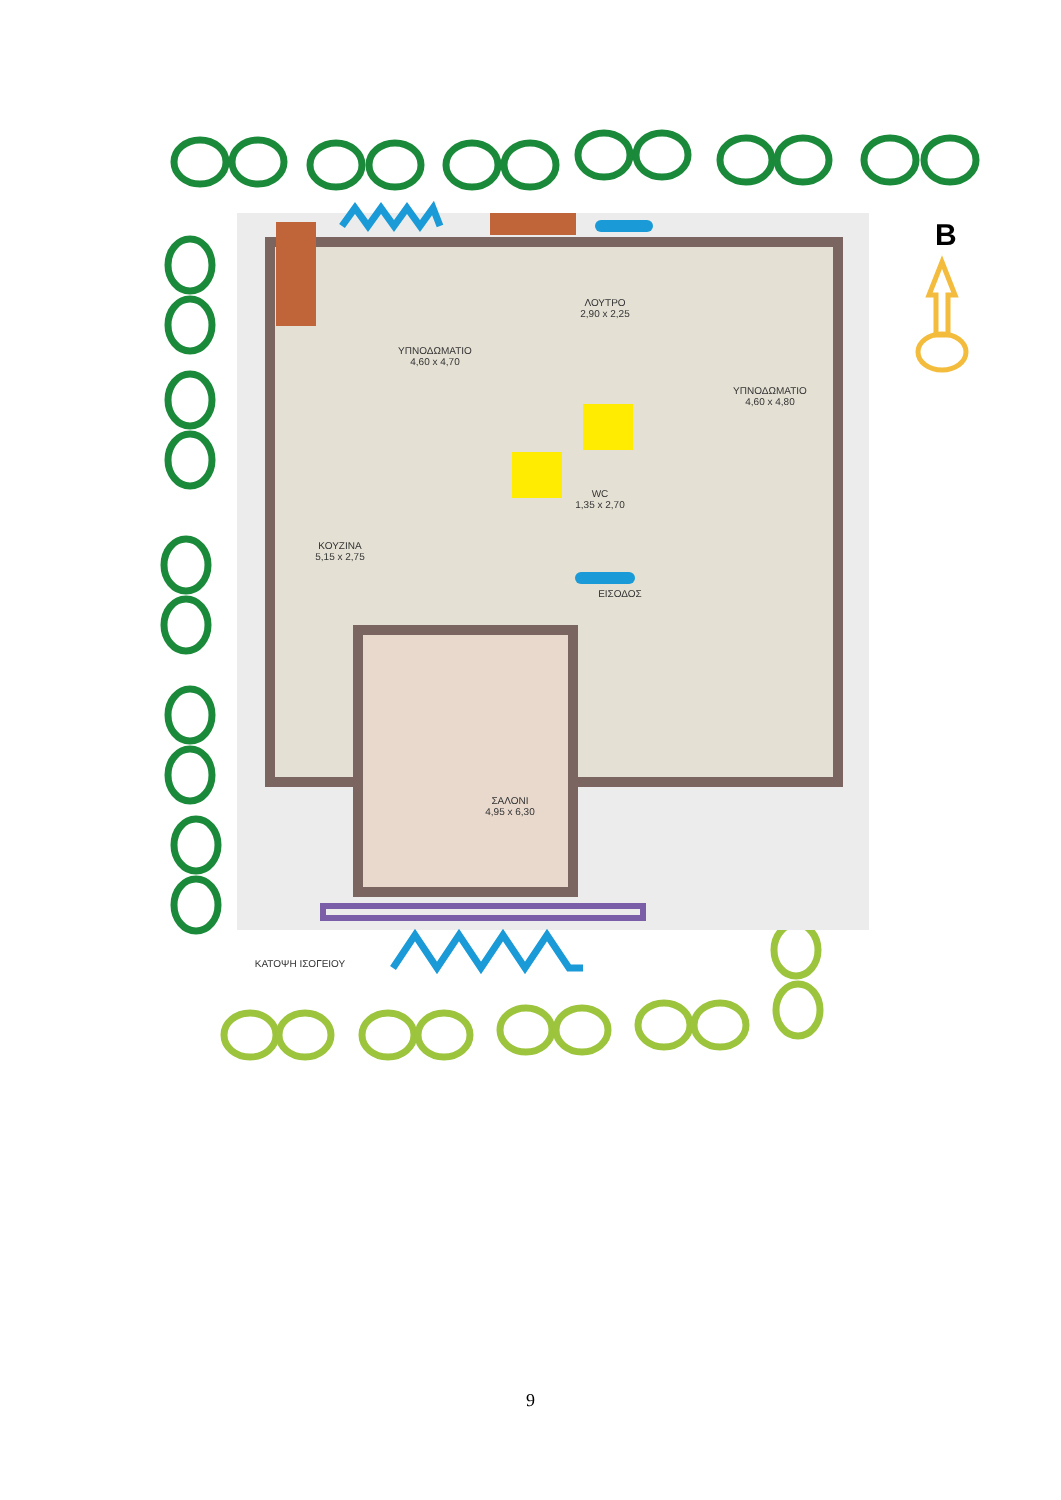B
ΥΠΝΟΔΩΜΑΤΙΟ
4,60 x 4,70
ΛΟΥΤΡΟ
2,90 x 2,25
ΥΠΝΟΔΩΜΑΤΙΟ
4,60 x 4,80
ΚΟΥΖΙΝΑ
5,15 x 2,75
WC
1,35 x 2,70
ΕΙΣΟΔΟΣ
ΣΑΛΟΝΙ
4,95 x 6,30
ΚΑΤΟΨΗ ΙΣΟΓΕΙΟΥ
9